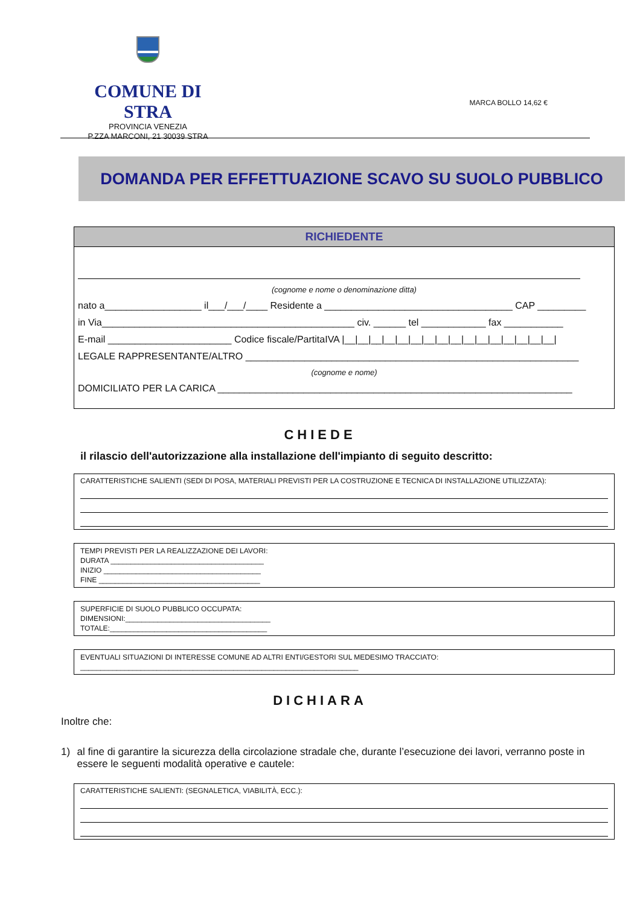COMUNE DI STRA
PROVINCIA VENEZIA
P.ZZA MARCONI, 21 30039 STRA
MARCA BOLLO 14,62 €
DOMANDA PER EFFETTUAZIONE SCAVO SU SUOLO PUBBLICO
RICHIEDENTE
(cognome e nome o denominazione ditta)
nato a__________________ il___/___/____ Residente a ___________________________________ CAP _________
in Via_______________________________________________ civ. ______ tel ____________ fax ___________
E-mail _______________________ Codice fiscale/PartitaIVA |__|__|__|__|__|__|__|__|__|__|__|__|__|__|__|__|
LEGALE RAPPRESENTANTE/ALTRO ______________________________________________________________
(cognome e nome)
DOMICILIATO PER LA CARICA __________________________________________________________________
CHIEDE
il rilascio dell'autorizzazione alla installazione dell'impianto di seguito descritto:
CARATTERISTICHE SALIENTI (SEDI DI POSA, MATERIALI PREVISTI PER LA COSTRUZIONE E TECNICA DI INSTALLAZIONE UTILIZZATA):
TEMPI PREVISTI PER LA REALIZZAZIONE DEI LAVORI:
DURATA ______________________________________
INIZIO _______________________________________
FINE ________________________________________
SUPERFICIE DI SUOLO PUBBLICO OCCUPATA:
DIMENSIONI:____________________________________
TOTALE:_______________________________________
EVENTUALI SITUAZIONI DI INTERESSE COMUNE AD ALTRI ENTI/GESTORI SUL MEDESIMO TRACCIATO:
_____________________________________________________________________
DICHIARA
Inoltre che:
1) al fine di garantire la sicurezza della circolazione stradale che, durante l’esecuzione dei lavori, verranno poste in essere le seguenti modalità operative e cautele:
CARATTERISTICHE SALIENTI: (SEGNALETICA, VIABILITÀ, ECC.):